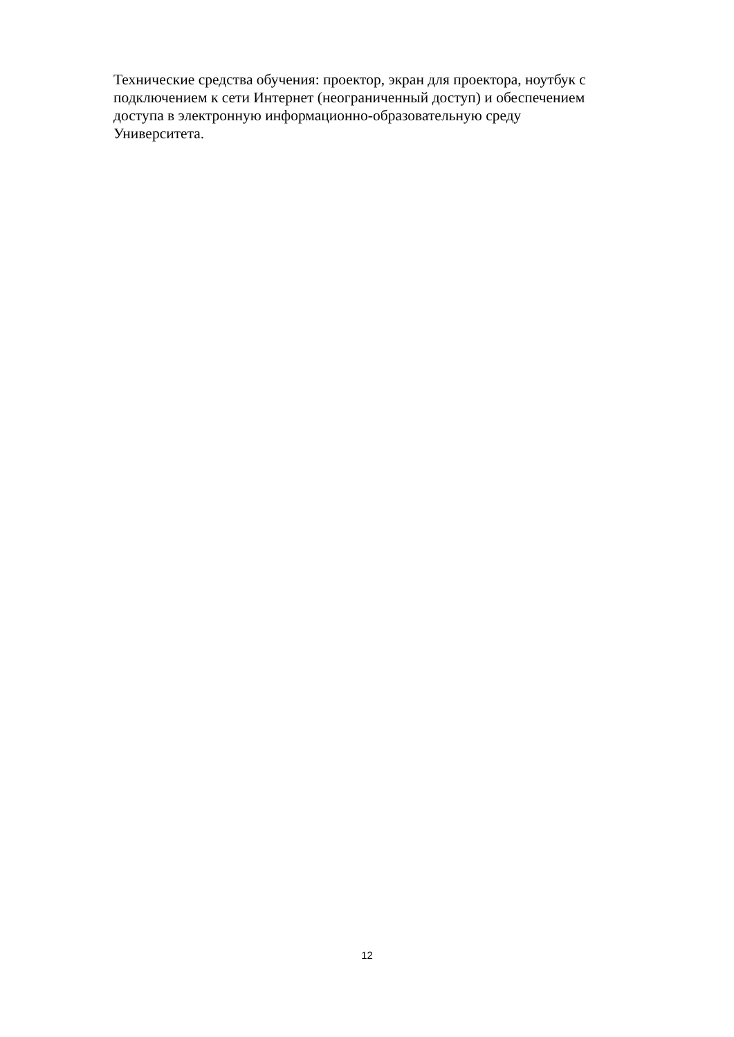Технические средства обучения: проектор, экран для проектора, ноутбук с
подключением к сети Интернет (неограниченный доступ) и обеспечением
доступа в электронную информационно-образовательную среду
Университета.
12